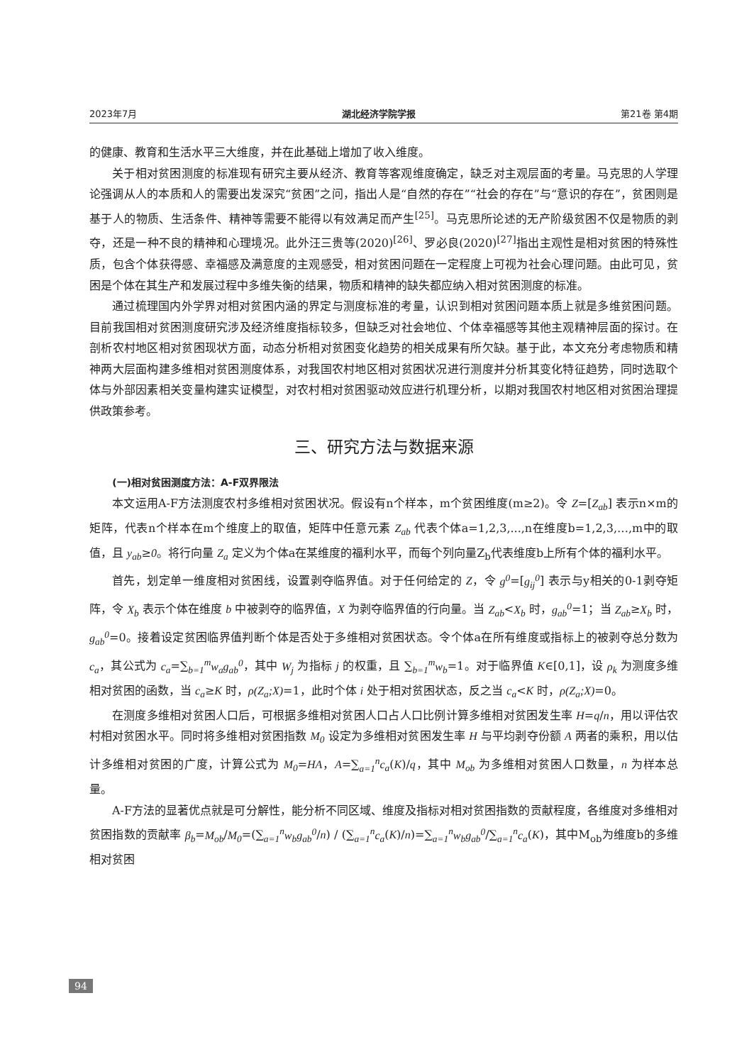2023年7月 湖北经济学院学报 第21卷 第4期
的健康、教育和生活水平三大维度，并在此基础上增加了收入维度。
关于相对贫困测度的标准现有研究主要从经济、教育等客观维度确定，缺乏对主观层面的考量。马克思的人学理论强调从人的本质和人的需要出发深究“贫困”之问，指出人是“自然的存在”“社会的存在”与“意识的存在”，贫困则是基于人的物质、生活条件、精神等需要不能得以有效满足而产生<sup>[25]</sup>。马克思所论述的无产阶级贫困不仅是物质的剥夺，还是一种不良的精神和心理境况。此外汪三贵等(2020)<sup>[26]</sup>、罗必良(2020)<sup>[27]</sup>指出主观性是相对贫困的特殊性质，包含个体获得感、幸福感及满意度的主观感受，相对贫困问题在一定程度上可视为社会心理问题。由此可见，贫困是个体在其生产和发展过程中多维失衡的结果，物质和精神的缺失都应纳入相对贫困测度的标准。
通过梳理国内外学界对相对贫困内涵的界定与测度标准的考量，认识到相对贫困问题本质上就是多维贫困问题。目前我国相对贫困测度研究涉及经济维度指标较多，但缺乏对社会地位、个体幸福感等其他主观精神层面的探讨。在剖析农村地区相对贫困现状方面，动态分析相对贫困变化趋势的相关成果有所欠缺。基于此，本文充分考虑物质和精神两大层面构建多维相对贫困测度体系，对我国农村地区相对贫困状况进行测度并分析其变化特征趋势，同时选取个体与外部因素相关变量构建实证模型，对农村相对贫困驱动效应进行机理分析，以期对我国农村地区相对贫困治理提供政策参考。
三、研究方法与数据来源
(一)相对贫困测度方法：A-F双界限法
本文运用A-F方法测度农村多维相对贫困状况。假设有n个样本，m个贫困维度(m≥2)。令 Z=[Z<sub>ab</sub>] 表示n×m的矩阵，代表n个样本在m个维度上的取值，矩阵中任意元素 Z<sub>ab</sub> 代表个体a=1,2,3,...,n在维度b=1,2,3,…,m中的取值，且 y<sub>ab</sub>≥0。将行向量 Z<sub>a</sub> 定义为个体a在某维度的福利水平，而每个列向量Z<sub>b</sub>代表维度b上所有个体的福利水平。
首先，划定单一维度相对贫困线，设置剥夺临界值。对于任何给定的 Z，令 g<sup>0</sup>=[g<sub>ij</sub><sup>0</sup>] 表示与y相关的0-1剥夺矩阵，令 X<sub>b</sub> 表示个体在维度 b 中被剥夺的临界值，X 为剥夺临界值的行向量。当 Z<sub>ab</sub><X<sub>b</sub> 时，g<sub>ab</sub><sup>0</sup>=1；当 Z<sub>ab</sub>≥X<sub>b</sub> 时，g<sub>ab</sub><sup>0</sup>=0。接着设定贫困临界值判断个体是否处于多维相对贫困状态。令个体a在所有维度或指标上的被剥夺总分数为 c<sub>a</sub>，其公式为 c<sub>a</sub>=∑<sub>b=1</sub><sup>m</sup>w<sub>a</sub>g<sub>ab</sub><sup>0</sup>，其中 W<sub>j</sub> 为指标 j 的权重，且 ∑<sub>b=1</sub><sup>m</sup>w<sub>b</sub>=1。对于临界值 K∈[0,1]，设 ρ<sub>k</sub> 为测度多维相对贫困的函数，当 c<sub>a</sub>≥K 时，ρ(Z<sub>a</sub>;X)=1，此时个体 i 处于相对贫困状态，反之当 c<sub>a</sub><K 时，ρ(Z<sub>a</sub>;X)=0。
在测度多维相对贫困人口后，可根据多维相对贫困人口占人口比例计算多维相对贫困发生率 H=q/n，用以评估农村相对贫困水平。同时将多维相对贫困指数 M<sub>0</sub> 设定为多维相对贫困发生率 H 与平均剥夺份额 A 两者的乘积，用以估计多维相对贫困的广度，计算公式为 M<sub>0</sub>=HA，A=∑<sub>a=1</sub><sup>n</sup>c<sub>a</sub>(K)/q，其中 M<sub>ob</sub> 为多维相对贫困人口数量，n 为样本总量。
A-F方法的显著优点就是可分解性，能分析不同区域、维度及指标对相对贫困指数的贡献程度，各维度对多维相对贫困指数的贡献率 β<sub>b</sub>=M<sub>ob</sub>/M<sub>0</sub>=(∑<sub>a=1</sub><sup>n</sup>w<sub>b</sub>g<sub>ab</sub><sup>0</sup>/n) / (∑<sub>a=1</sub><sup>n</sup>c<sub>a</sub>(K)/n)=∑<sub>a=1</sub><sup>n</sup>w<sub>b</sub>g<sub>ab</sub><sup>0</sup>/∑<sub>a=1</sub><sup>n</sup>c<sub>a</sub>(K)，其中M<sub>ob</sub>为维度b的多维相对贫困
94